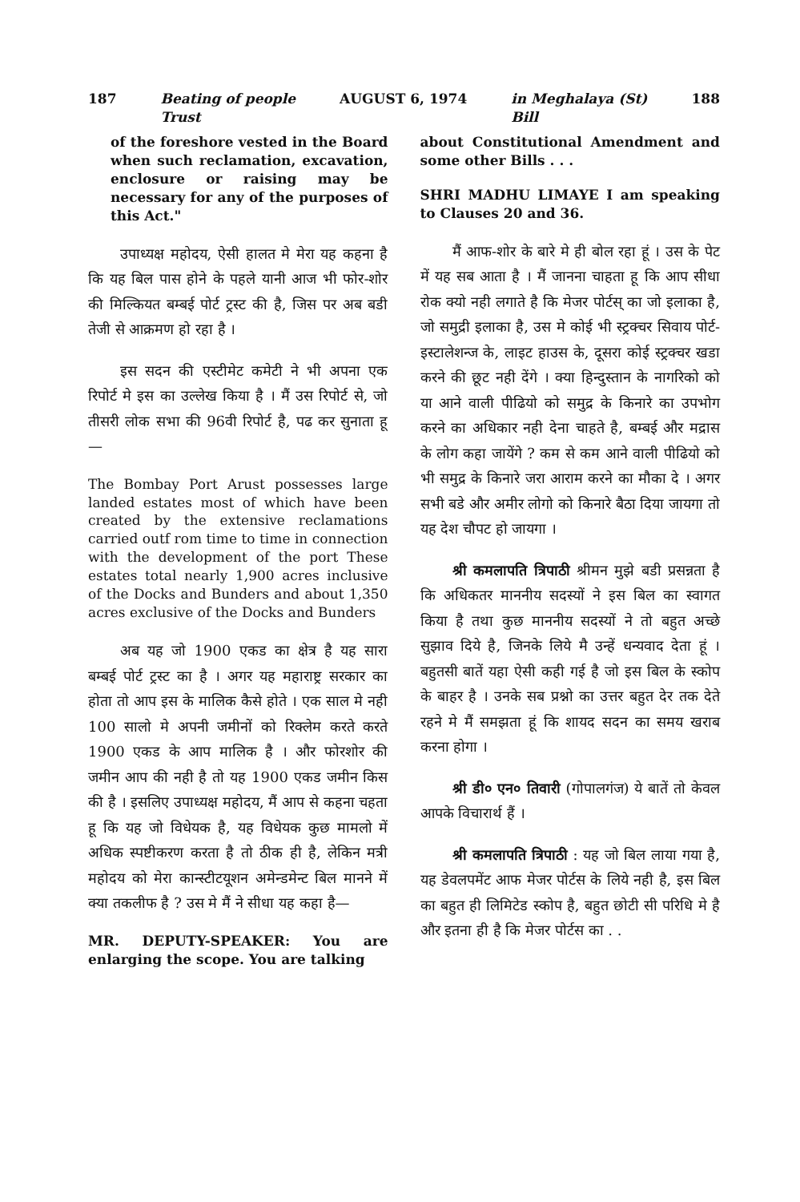187 Beating of people
Trust AUGUST 6, 1974 in Meghalaya (St)
Bill 188
of the foreshore vested in the Board when such reclamation, excavation, enclosure or raising may be necessary for any of the purposes of this Act."
उपाध्यक्ष महोदय, ऐसी हालत मे मेरा यह कहना है कि यह बिल पास होने के पहले यानी आज भी फोर-शोर की मिल्कियत बम्बई पोर्ट ट्रस्ट की है, जिस पर अब बडी तेजी से आक्रमण हो रहा है ।
इस सदन की एस्टीमेट कमेटी ने भी अपना एक रिपोर्ट मे इस का उल्लेख किया है । मैं उस रिपोर्ट से, जो तीसरी लोक सभा की 96वी रिपोर्ट है, पढ कर सुनाता हू—
The Bombay Port Arust possesses large landed estates most of which have been created by the extensive reclamations carried outf rom time to time in connection with the development of the port These estates total nearly 1,900 acres inclusive of the Docks and Bunders and about 1,350 acres exclusive of the Docks and Bunders
अब यह जो 1900 एकड का क्षेत्र है यह सारा बम्बई पोर्ट ट्रस्ट का है । अगर यह महाराष्ट्र सरकार का होता तो आप इस के मालिक कैसे होते । एक साल मे नही 100 सालो मे अपनी जमीनों को रिक्लेम करते करते 1900 एकड के आप मालिक है । और फोरशोर की जमीन आप की नही है तो यह 1900 एकड जमीन किस की है । इसलिए उपाध्यक्ष महोदय, मैं आप से कहना चहता हू कि यह जो विधेयक है, यह विधेयक कुछ मामलो में अधिक स्पष्टीकरण करता है तो ठीक ही है, लेकिन मत्री महोदय को मेरा कान्स्टीटयूशन अमेन्डमेन्ट बिल मानने में क्या तकलीफ है ? उस मे मैं ने सीधा यह कहा है—
MR. DEPUTY-SPEAKER: You are enlarging the scope. You are talking
about Constitutional Amendment and some other Bills . . .
SHRI MADHU LIMAYE I am speaking to Clauses 20 and 36.
मैं आफ-शोर के बारे मे ही बोल रहा हूं । उस के पेट में यह सब आता है । मैं जानना चाहता हू कि आप सीधा रोक क्यो नही लगाते है कि मेजर पोर्टस् का जो इलाका है, जो समुद्री इलाका है, उस मे कोई भी स्ट्रक्चर सिवाय पोर्ट-इस्टालेशन्ज के, लाइट हाउस के, दूसरा कोई स्ट्रक्चर खडा करने की छूट नही देंगे । क्या हिन्दुस्तान के नागरिको को या आने वाली पीढियो को समुद्र के किनारे का उपभोग करने का अधिकार नही देना चाहते है, बम्बई और मद्रास के लोग कहा जायेंगे ? कम से कम आने वाली पीढियो को भी समुद्र के किनारे जरा आराम करने का मौका दे । अगर सभी बडे और अमीर लोगो को किनारे बैठा दिया जायगा तो यह देश चौपट हो जायगा ।
श्री कमलापति त्रिपाठी श्रीमन मुझे बडी प्रसन्नता है कि अधिकतर माननीय सदस्यों ने इस बिल का स्वागत किया है तथा कुछ माननीय सदस्यों ने तो बहुत अच्छे सुझाव दिये है, जिनके लिये मै उन्हें धन्यवाद देता हूं । बहुतसी बातें यहा ऐसी कही गई है जो इस बिल के स्कोप के बाहर है । उनके सब प्रश्नो का उत्तर बहुत देर तक देते रहने मे मैं समझता हूं कि शायद सदन का समय खराब करना होगा ।
श्री डी० एन० तिवारी (गोपालगंज) ये बातें तो केवल आपके विचारार्थ हैं ।
श्री कमलापति त्रिपाठी : यह जो बिल लाया गया है, यह डेवलपमेंट आफ मेजर पोर्टस के लिये नही है, इस बिल का बहुत ही लिमिटेड स्कोप है, बहुत छोटी सी परिधि मे है और इतना ही है कि मेजर पोर्टस का . .